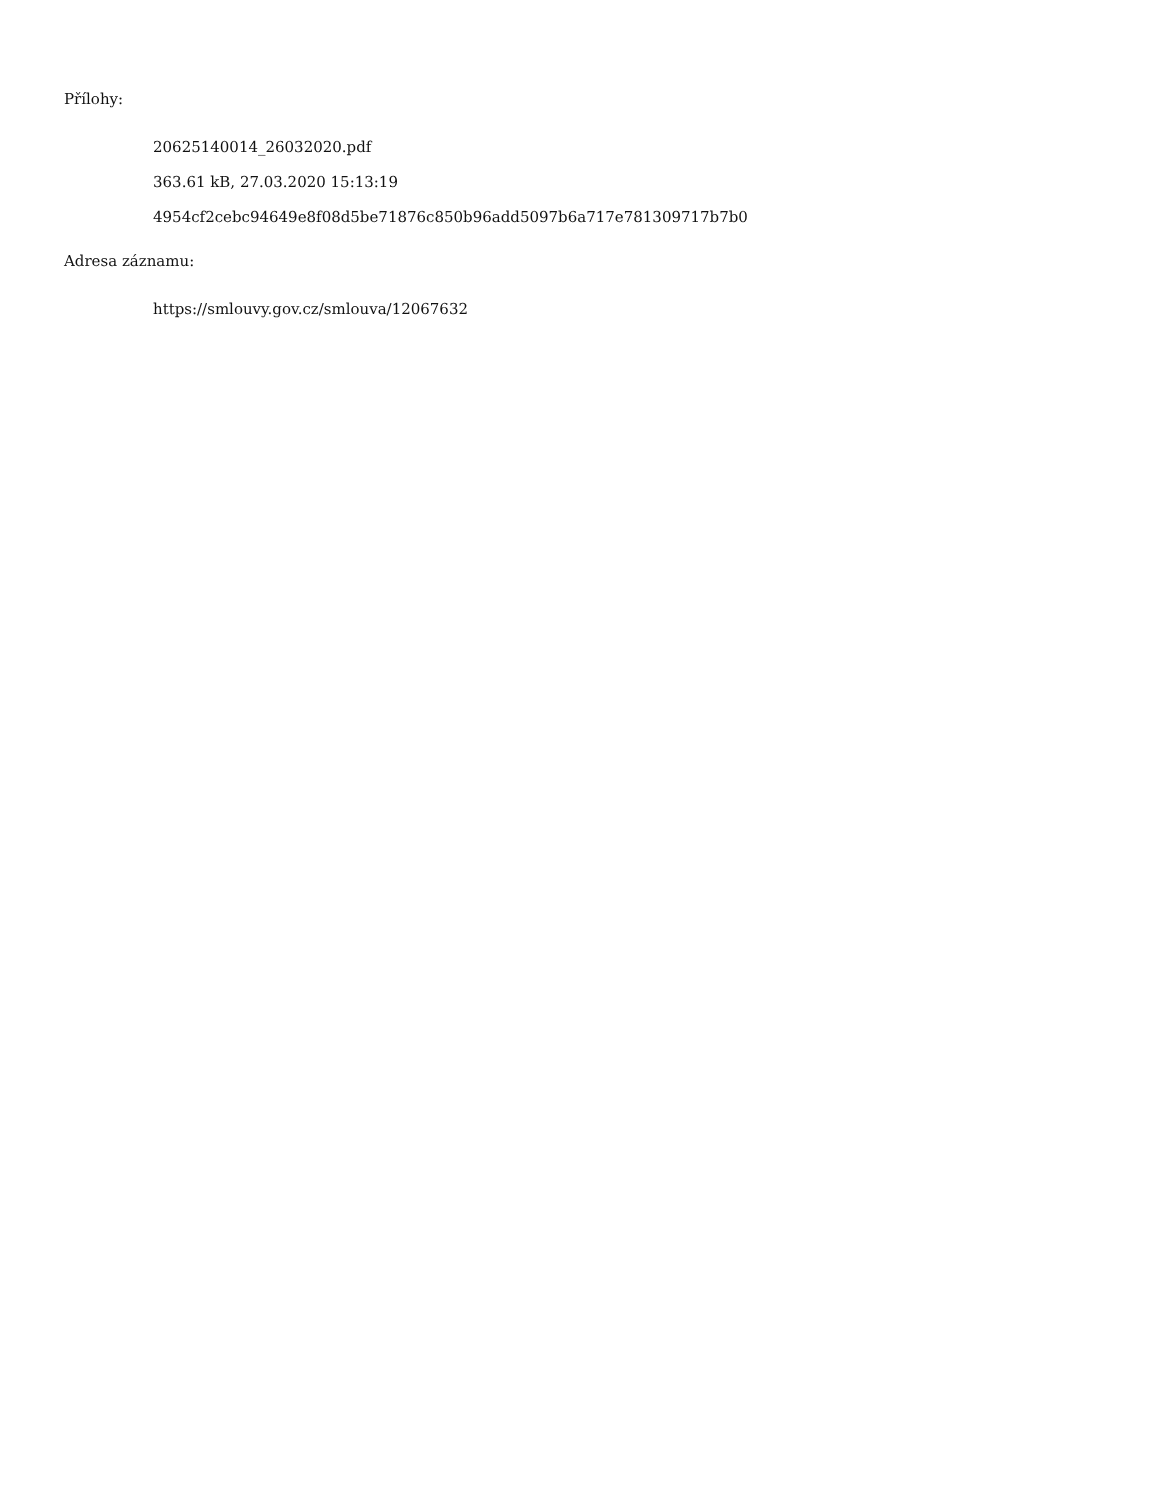Přílohy:
20625140014_26032020.pdf
363.61 kB, 27.03.2020 15:13:19
4954cf2cebc94649e8f08d5be71876c850b96add5097b6a717e781309717b7b0
Adresa záznamu:
https://smlouvy.gov.cz/smlouva/12067632